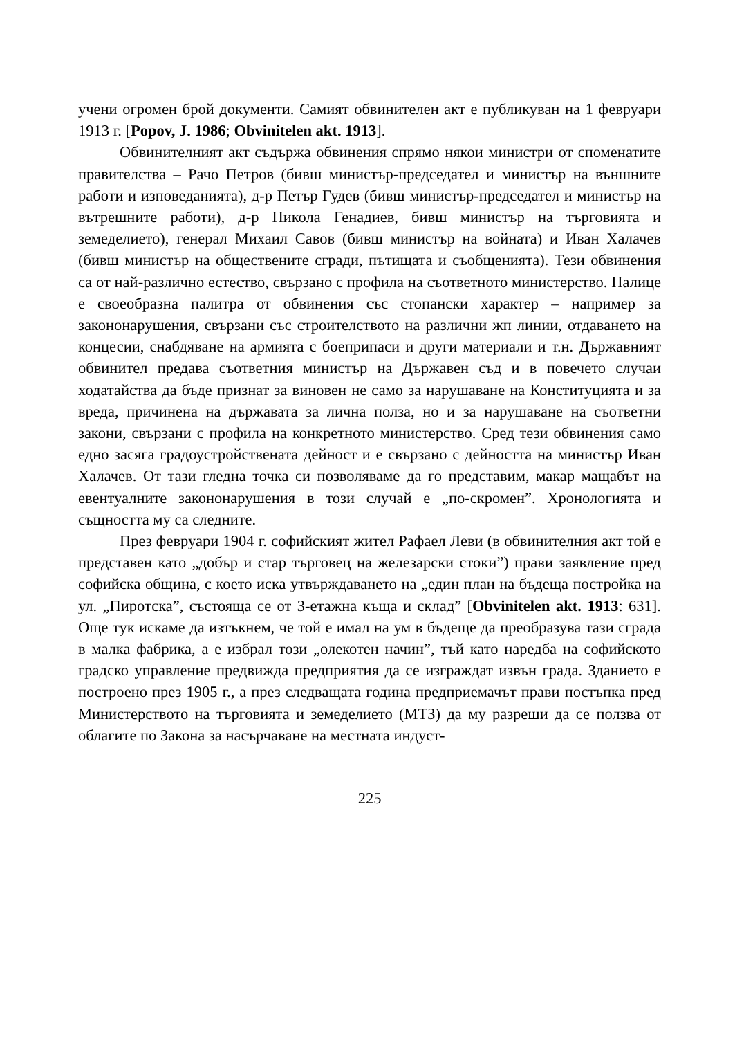учени огромен брой документи. Самият обвинителен акт е публикуван на 1 февруари 1913 г. [Popov, J. 1986; Obvinitelen akt. 1913].
Обвинителният акт съдържа обвинения спрямо някои министри от споменатите правителства – Рачо Петров (бивш министър-председател и министър на външните работи и изповеданията), д-р Петър Гудев (бивш министър-председател и министър на вътрешните работи), д-р Никола Генадиев, бивш министър на търговията и земеделието), генерал Михаил Савов (бивш министър на войната) и Иван Халачев (бивш министър на обществените сгради, пътищата и съобщенията). Тези обвинения са от най-различно естество, свързано с профила на съответното министерство. Налице е своеобразна палитра от обвинения със стопански характер – например за закононарушения, свързани със строителството на различни жп линии, отдаването на концесии, снабдяване на армията с боеприпаси и други материали и т.н. Държавният обвинител предава съответния министър на Държавен съд и в повечето случаи ходатайства да бъде признат за виновен не само за нарушаване на Конституцията и за вреда, причинена на държавата за лична полза, но и за нарушаване на съответни закони, свързани с профила на конкретното министерство. Сред тези обвинения само едно засяга градоустройствената дейност и е свързано с дейността на министър Иван Халачев. От тази гледна точка си позволяваме да го представим, макар мащабът на евентуалните закононарушения в този случай е „по-скромен”. Хронологията и същността му са следните.
През февруари 1904 г. софийският жител Рафаел Леви (в обвинителния акт той е представен като „добър и стар търговец на железарски стоки”) прави заявление пред софийска община, с което иска утвърждаването на „един план на бъдеща постройка на ул. „Пиротска”, състояща се от 3-етажна къща и склад” [Obvinitelen akt. 1913: 631]. Още тук искаме да изтъкнем, че той е имал на ум в бъдеще да преобразува тази сграда в малка фабрика, а е избрал този „олекотен начин”, тъй като наредба на софийското градско управление предвижда предприятия да се изграждат извън града. Зданието е построено през 1905 г., а през следващата година предприемачът прави постъпка пред Министерството на търговията и земеделието (МТЗ) да му разреши да се ползва от облагите по Закона за насърчаване на местната индуст-
225